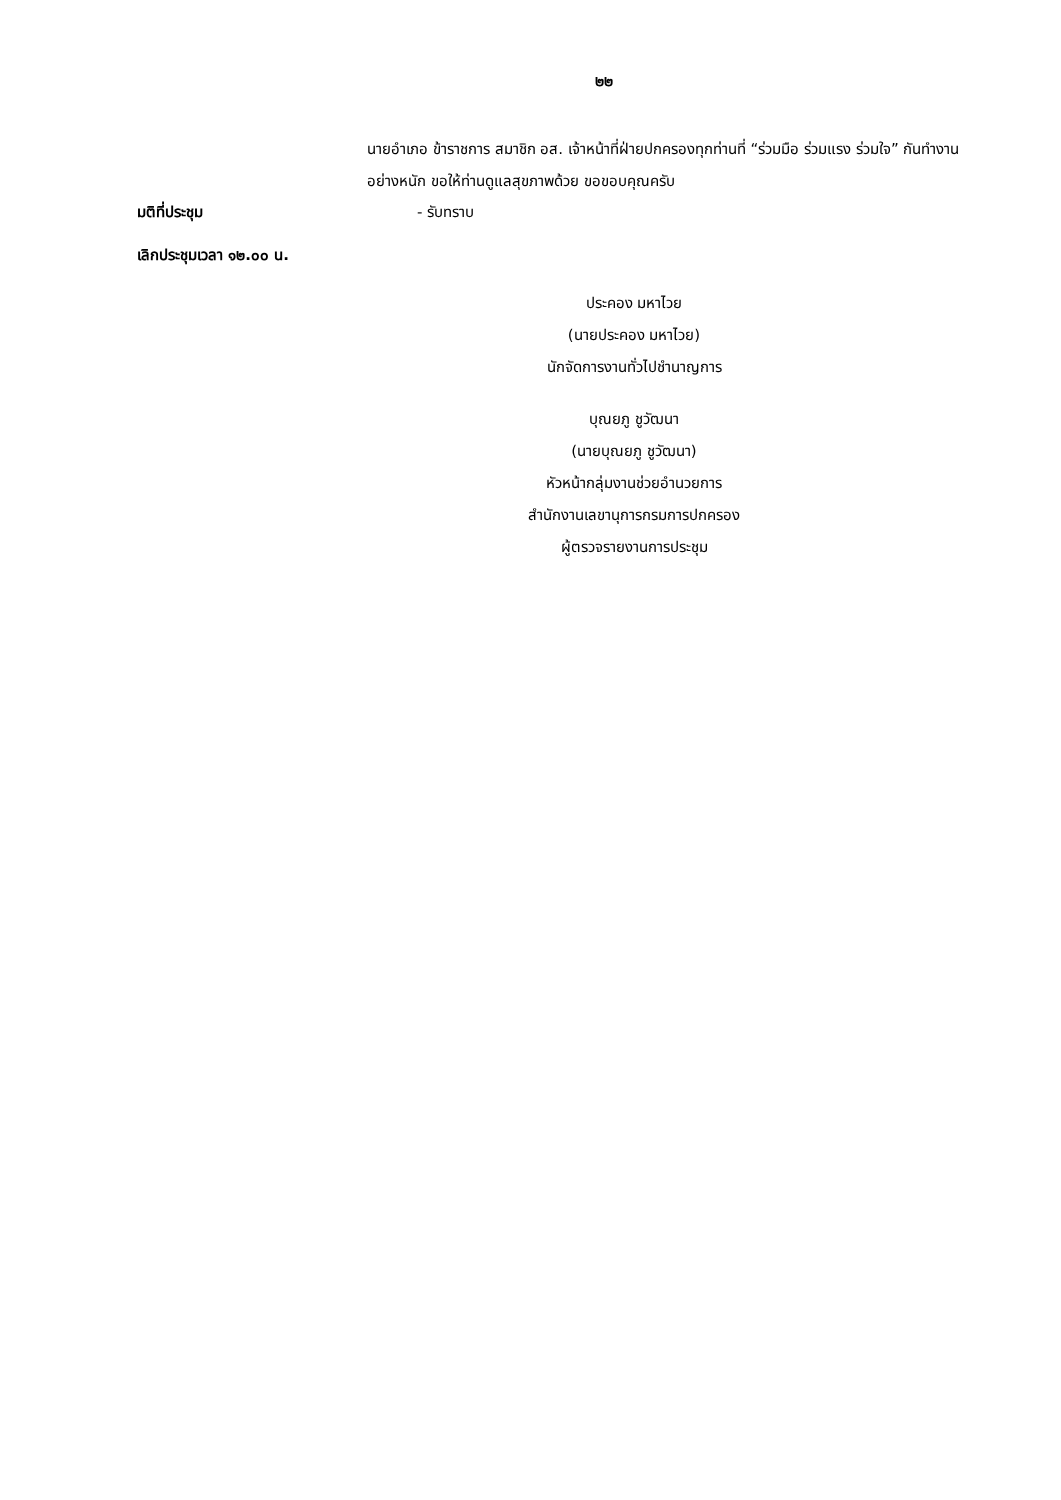๒๒
นายอำเภอ ข้าราชการ สมาชิก อส. เจ้าหน้าที่ฝ่ายปกครองทุกท่านที่ “ร่วมมือ ร่วมแรง ร่วมใจ” กันทำงานอย่างหนัก ขอให้ท่านดูแลสุขภาพด้วย ขอขอบคุณครับ
มติที่ประชุม - รับทราบ
เลิกประชุมเวลา ๑๒.๐๐ น.
ประคอง มหาไวย
(นายประคอง มหาไวย)
นักจัดการงานทั่วไปชำนาญการ
บุณยภู ชูวัฒนา
(นายบุณยภู ชูวัฒนา)
หัวหน้ากลุ่มงานช่วยอำนวยการ
สำนักงานเลขานุการกรมการปกครอง
ผู้ตรวจรายงานการประชุม